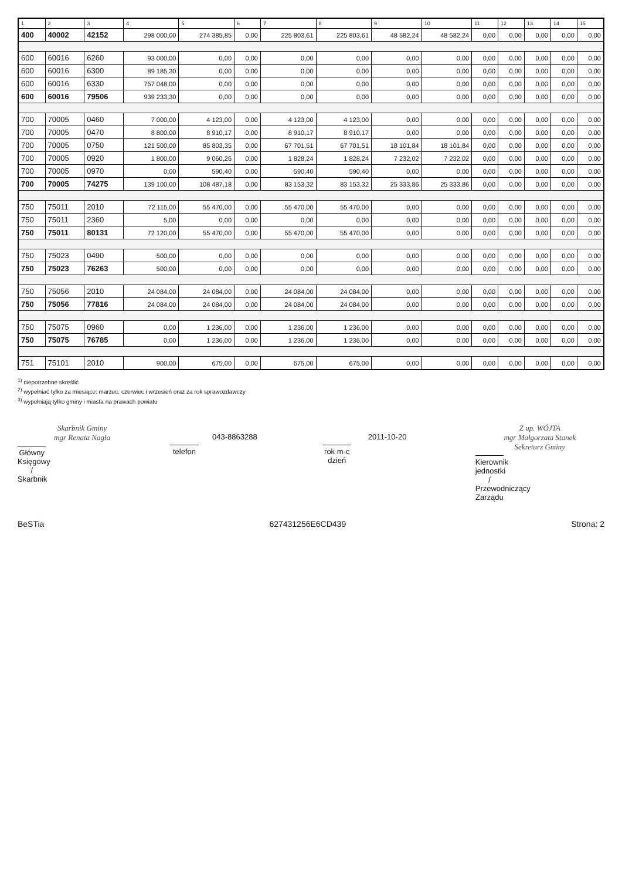| 1 | 2 | 3 | 4 | 5 | 6 | 7 | 8 | 9 | 10 | 11 | 12 | 13 | 14 | 15 |
| --- | --- | --- | --- | --- | --- | --- | --- | --- | --- | --- | --- | --- | --- | --- |
| 400 | 40002 | 42152 | 298 000,00 | 274 385,85 | 0,00 | 225 803,61 | 225 803,61 | 48 582,24 | 48 582,24 | 0,00 | 0,00 | 0,00 | 0,00 | 0,00 |
| 600 | 60016 | 6260 | 93 000,00 | 0,00 | 0,00 | 0,00 | 0,00 | 0,00 | 0,00 | 0,00 | 0,00 | 0,00 | 0,00 | 0,00 |
| 600 | 60016 | 6300 | 89 185,30 | 0,00 | 0,00 | 0,00 | 0,00 | 0,00 | 0,00 | 0,00 | 0,00 | 0,00 | 0,00 | 0,00 |
| 600 | 60016 | 6330 | 757 048,00 | 0,00 | 0,00 | 0,00 | 0,00 | 0,00 | 0,00 | 0,00 | 0,00 | 0,00 | 0,00 | 0,00 |
| 600 | 60016 | 79506 | 939 233,30 | 0,00 | 0,00 | 0,00 | 0,00 | 0,00 | 0,00 | 0,00 | 0,00 | 0,00 | 0,00 | 0,00 |
| 700 | 70005 | 0460 | 7 000,00 | 4 123,00 | 0,00 | 4 123,00 | 4 123,00 | 0,00 | 0,00 | 0,00 | 0,00 | 0,00 | 0,00 | 0,00 |
| 700 | 70005 | 0470 | 8 800,00 | 8 910,17 | 0,00 | 8 910,17 | 8 910,17 | 0,00 | 0,00 | 0,00 | 0,00 | 0,00 | 0,00 | 0,00 |
| 700 | 70005 | 0750 | 121 500,00 | 85 803,35 | 0,00 | 67 701,51 | 67 701,51 | 18 101,84 | 18 101,84 | 0,00 | 0,00 | 0,00 | 0,00 | 0,00 |
| 700 | 70005 | 0920 | 1 800,00 | 9 060,26 | 0,00 | 1 828,24 | 1 828,24 | 7 232,02 | 7 232,02 | 0,00 | 0,00 | 0,00 | 0,00 | 0,00 |
| 700 | 70005 | 0970 | 0,00 | 590,40 | 0,00 | 590,40 | 590,40 | 0,00 | 0,00 | 0,00 | 0,00 | 0,00 | 0,00 | 0,00 |
| 700 | 70005 | 74275 | 139 100,00 | 108 487,18 | 0,00 | 83 153,32 | 83 153,32 | 25 333,86 | 25 333,86 | 0,00 | 0,00 | 0,00 | 0,00 | 0,00 |
| 750 | 75011 | 2010 | 72 115,00 | 55 470,00 | 0,00 | 55 470,00 | 55 470,00 | 0,00 | 0,00 | 0,00 | 0,00 | 0,00 | 0,00 | 0,00 |
| 750 | 75011 | 2360 | 5,00 | 0,00 | 0,00 | 0,00 | 0,00 | 0,00 | 0,00 | 0,00 | 0,00 | 0,00 | 0,00 | 0,00 |
| 750 | 75011 | 80131 | 72 120,00 | 55 470,00 | 0,00 | 55 470,00 | 55 470,00 | 0,00 | 0,00 | 0,00 | 0,00 | 0,00 | 0,00 | 0,00 |
| 750 | 75023 | 0490 | 500,00 | 0,00 | 0,00 | 0,00 | 0,00 | 0,00 | 0,00 | 0,00 | 0,00 | 0,00 | 0,00 | 0,00 |
| 750 | 75023 | 76263 | 500,00 | 0,00 | 0,00 | 0,00 | 0,00 | 0,00 | 0,00 | 0,00 | 0,00 | 0,00 | 0,00 | 0,00 |
| 750 | 75056 | 2010 | 24 084,00 | 24 084,00 | 0,00 | 24 084,00 | 24 084,00 | 0,00 | 0,00 | 0,00 | 0,00 | 0,00 | 0,00 | 0,00 |
| 750 | 75056 | 77816 | 24 084,00 | 24 084,00 | 0,00 | 24 084,00 | 24 084,00 | 0,00 | 0,00 | 0,00 | 0,00 | 0,00 | 0,00 | 0,00 |
| 750 | 75075 | 0960 | 0,00 | 1 236,00 | 0,00 | 1 236,00 | 1 236,00 | 0,00 | 0,00 | 0,00 | 0,00 | 0,00 | 0,00 | 0,00 |
| 750 | 75075 | 76785 | 0,00 | 1 236,00 | 0,00 | 1 236,00 | 1 236,00 | 0,00 | 0,00 | 0,00 | 0,00 | 0,00 | 0,00 | 0,00 |
| 751 | 75101 | 2010 | 900,00 | 675,00 | 0,00 | 675,00 | 675,00 | 0,00 | 0,00 | 0,00 | 0,00 | 0,00 | 0,00 | 0,00 |
<sup>1)</sup> niepotrzebne skreślić
<sup>2)</sup> wypełniać tylko za miesiące: marzec, czerwiec i wrzesień oraz za rok sprawozdawczy
<sup>3)</sup> wypełniają tylko gminy i miasta na prawach powiatu
Skarbnik Gminy
mgr Renata Nagła
Główny Księgowy / Skarbnik
043-8863288
telefon
2011-10-20
rok m-c dzień
Z up. WÓJTA
mgr Małgorzata Stanek
Sekretarz Gminy
Kierownik jednostki / Przewodniczący Zarządu
BeSTia 627431256E6CD439 Strona: 2